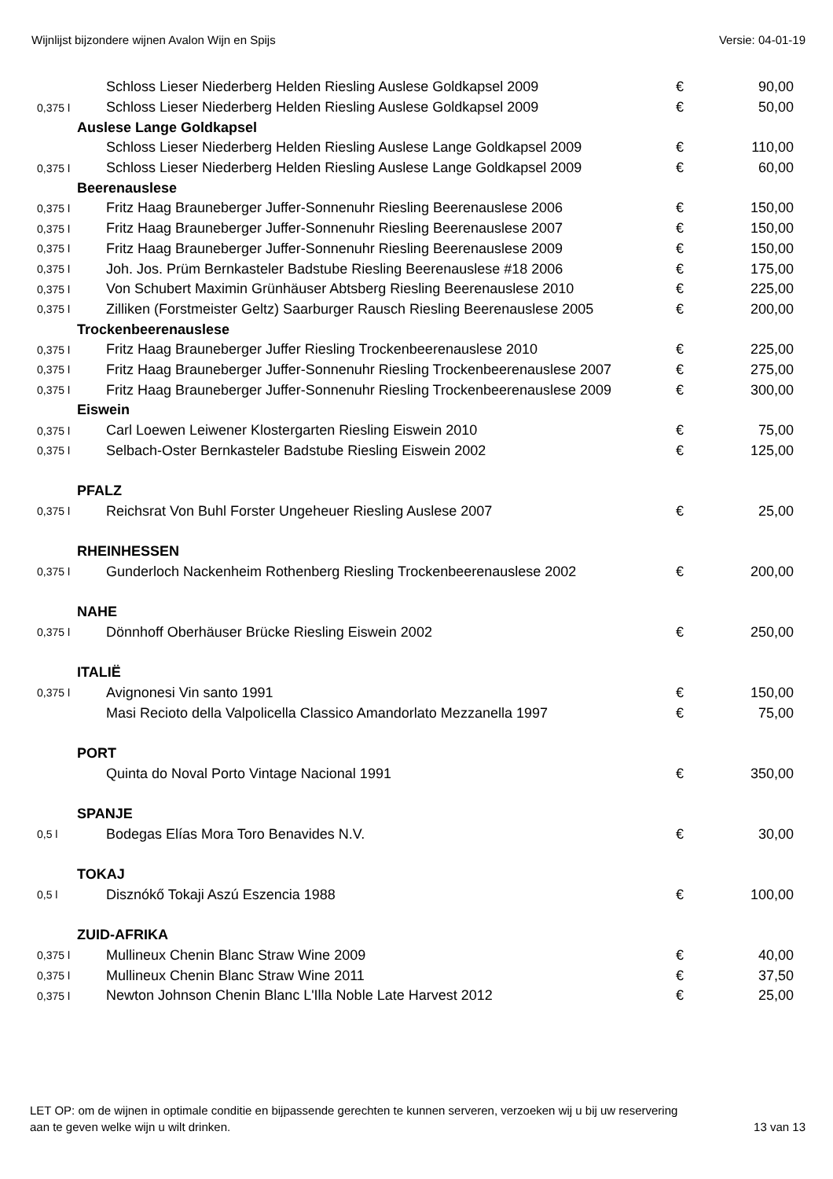Wijnlijst bijzondere wijnen Avalon Wijn en Spijs Versie: 04-01-19
| | Schloss Lieser Niederberg Helden Riesling Auslese Goldkapsel 2009 | € | 90,00 |
| 0,375 l | Schloss Lieser Niederberg Helden Riesling Auslese Goldkapsel 2009 | € | 50,00 |
| Auslese Lange Goldkapsel | | | |
| | Schloss Lieser Niederberg Helden Riesling Auslese Lange Goldkapsel 2009 | € | 110,00 |
| 0,375 l | Schloss Lieser Niederberg Helden Riesling Auslese Lange Goldkapsel 2009 | € | 60,00 |
| Beerenauslese | | | |
| 0,375 l | Fritz Haag Brauneberger Juffer-Sonnenuhr Riesling Beerenauslese 2006 | € | 150,00 |
| 0,375 l | Fritz Haag Brauneberger Juffer-Sonnenuhr Riesling Beerenauslese 2007 | € | 150,00 |
| 0,375 l | Fritz Haag Brauneberger Juffer-Sonnenuhr Riesling Beerenauslese 2009 | € | 150,00 |
| 0,375 l | Joh. Jos. Prüm Bernkasteler Badstube Riesling Beerenauslese #18 2006 | € | 175,00 |
| 0,375 l | Von Schubert Maximin Grünhäuser Abtsberg Riesling Beerenauslese 2010 | € | 225,00 |
| 0,375 l | Zilliken (Forstmeister Geltz) Saarburger Rausch Riesling Beerenauslese 2005 | € | 200,00 |
| Trockenbeerenauslese | | | |
| 0,375 l | Fritz Haag Brauneberger Juffer Riesling Trockenbeerenauslese 2010 | € | 225,00 |
| 0,375 l | Fritz Haag Brauneberger Juffer-Sonnenuhr Riesling Trockenbeerenauslese 2007 | € | 275,00 |
| 0,375 l | Fritz Haag Brauneberger Juffer-Sonnenuhr Riesling Trockenbeerenauslese 2009 | € | 300,00 |
| Eiswein | | | |
| 0,375 l | Carl Loewen Leiwener Klostergarten Riesling Eiswein 2010 | € | 75,00 |
| 0,375 l | Selbach-Oster Bernkasteler Badstube Riesling Eiswein 2002 | € | 125,00 |
| PFALZ | | | |
| 0,375 l | Reichsrat Von Buhl Forster Ungeheuer Riesling Auslese 2007 | € | 25,00 |
| RHEINHESSEN | | | |
| 0,375 l | Gunderloch Nackenheim Rothenberg Riesling Trockenbeerenauslese 2002 | € | 200,00 |
| NAHE | | | |
| 0,375 l | Dönnhoff Oberhäuser Brücke Riesling Eiswein 2002 | € | 250,00 |
| ITALIË | | | |
| 0,375 l | Avignonesi Vin santo 1991 | € | 150,00 |
| | Masi Recioto della Valpolicella Classico Amandorlato Mezzanella 1997 | € | 75,00 |
| PORT | | | |
| | Quinta do Noval Porto Vintage Nacional 1991 | € | 350,00 |
| SPANJE | | | |
| 0,5 l | Bodegas Elías Mora Toro Benavides N.V. | € | 30,00 |
| TOKAJ | | | |
| 0,5 l | Disznókő Tokaji Aszú Eszencia 1988 | € | 100,00 |
| ZUID-AFRIKA | | | |
| 0,375 l | Mullineux Chenin Blanc Straw Wine 2009 | € | 40,00 |
| 0,375 l | Mullineux Chenin Blanc Straw Wine 2011 | € | 37,50 |
| 0,375 l | Newton Johnson Chenin Blanc L'Illa Noble Late Harvest 2012 | € | 25,00 |
LET OP: om de wijnen in optimale conditie en bijpassende gerechten te kunnen serveren, verzoeken wij u bij uw reservering
aan te geven welke wijn u wilt drinken. 13 van 13